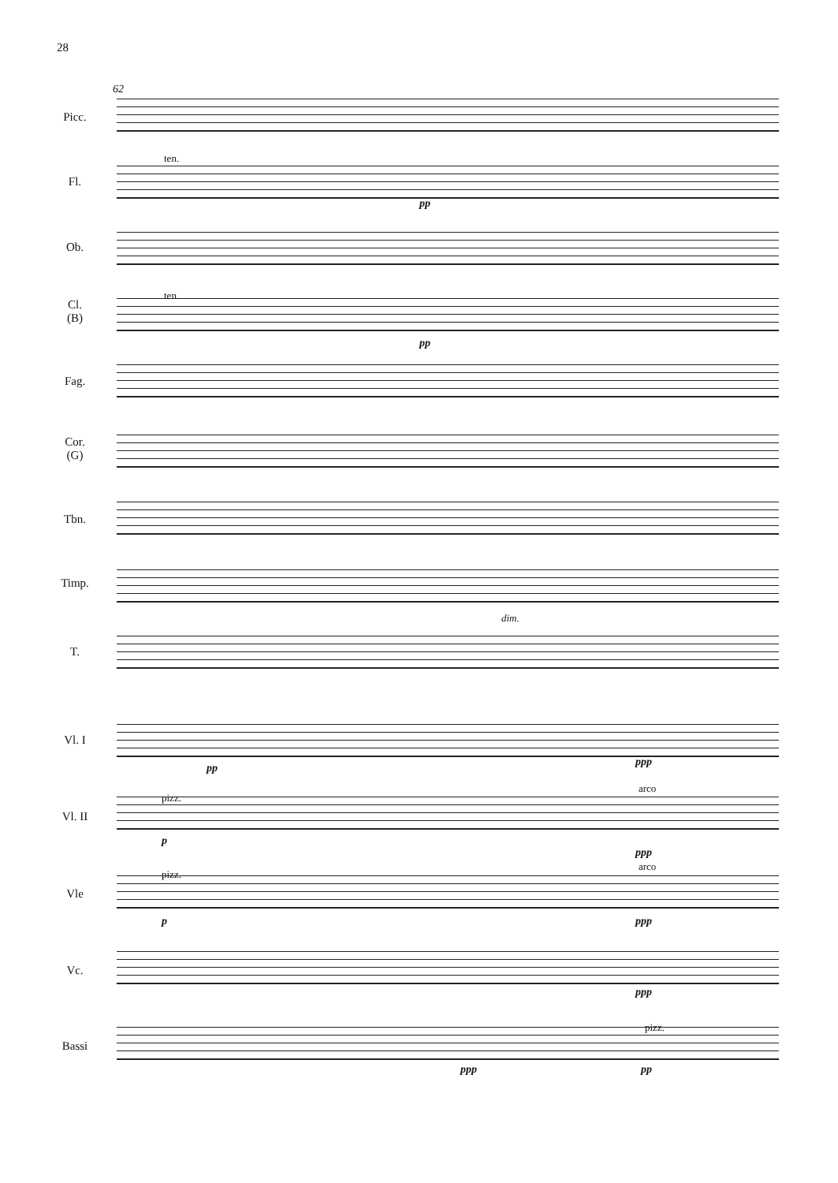28
62
Picc.
Fl.
ten.
pp
Ob.
Cl.
(B)
ten.
pp
Fag.
Cor.
(G)
Tbn.
Timp.
dim.
T.
Vl. I
pp ppp
Vl. II
pizz.
p
arco
ppp
Vle
pizz.
p
arco
ppp
Vc.
ppp
Bassi
ppp
pizz.
pp